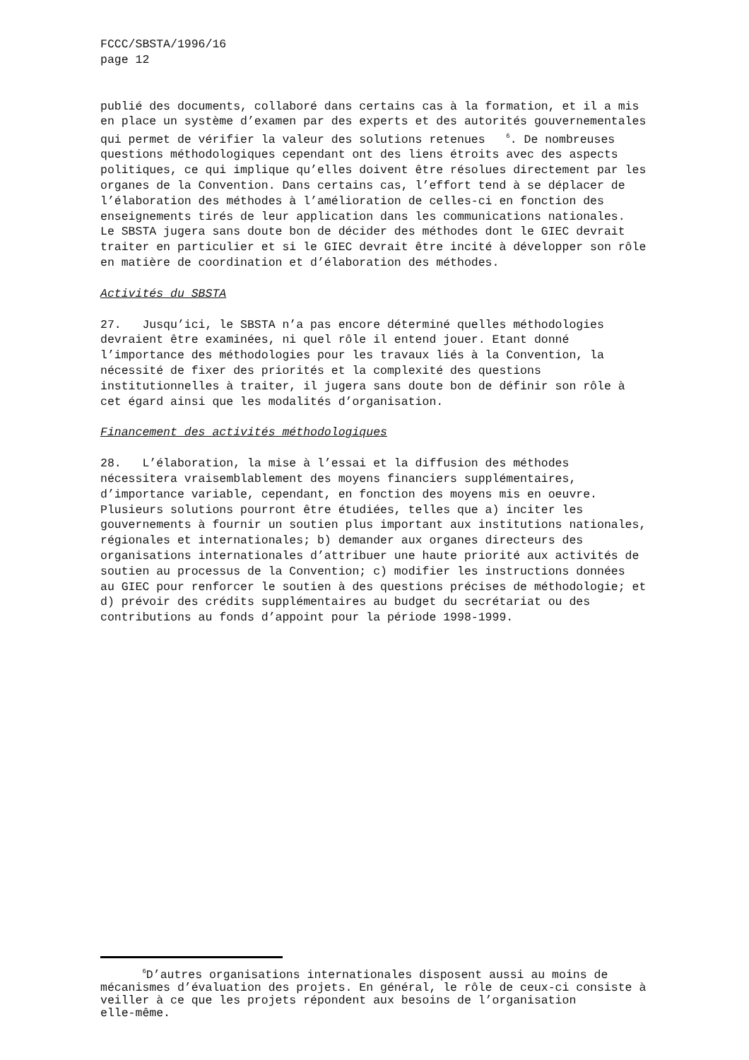FCCC/SBSTA/1996/16 page 12
publié des documents, collaboré dans certains cas à la formation, et il a mis en place un système d’examen par des experts et des autorités gouvernementales qui permet de vérifier la valeur des solutions retenues <sup>6</sup>. De nombreuses questions méthodologiques cependant ont des liens étroits avec des aspects politiques, ce qui implique qu’elles doivent être résolues directement par les organes de la Convention. Dans certains cas, l’effort tend à se déplacer de l’élaboration des méthodes à l’amélioration de celles-ci en fonction des enseignements tirés de leur application dans les communications nationales. Le SBSTA jugera sans doute bon de décider des méthodes dont le GIEC devrait traiter en particulier et si le GIEC devrait être incité à développer son rôle en matière de coordination et d’élaboration des méthodes.
Activités du SBSTA
27. Jusqu’ici, le SBSTA n’a pas encore déterminé quelles méthodologies devraient être examinées, ni quel rôle il entend jouer. Etant donné l’importance des méthodologies pour les travaux liés à la Convention, la nécessité de fixer des priorités et la complexité des questions institutionnelles à traiter, il jugera sans doute bon de définir son rôle à cet égard ainsi que les modalités d’organisation.
Financement des activités méthodologiques
28. L’élaboration, la mise à l’essai et la diffusion des méthodes nécessitera vraisemblablement des moyens financiers supplémentaires, d’importance variable, cependant, en fonction des moyens mis en oeuvre. Plusieurs solutions pourront être étudiées, telles que a) inciter les gouvernements à fournir un soutien plus important aux institutions nationales, régionales et internationales; b) demander aux organes directeurs des organisations internationales d’attribuer une haute priorité aux activités de soutien au processus de la Convention; c) modifier les instructions données au GIEC pour renforcer le soutien à des questions précises de méthodologie; et d) prévoir des crédits supplémentaires au budget du secrétariat ou des contributions au fonds d’appoint pour la période 1998-1999.
<sup>6</sup> D’autres organisations internationales disposent aussi au moins de mécanismes d’évaluation des projets. En général, le rôle de ceux-ci consiste à veiller à ce que les projets répondent aux besoins de l’organisation elle-même.